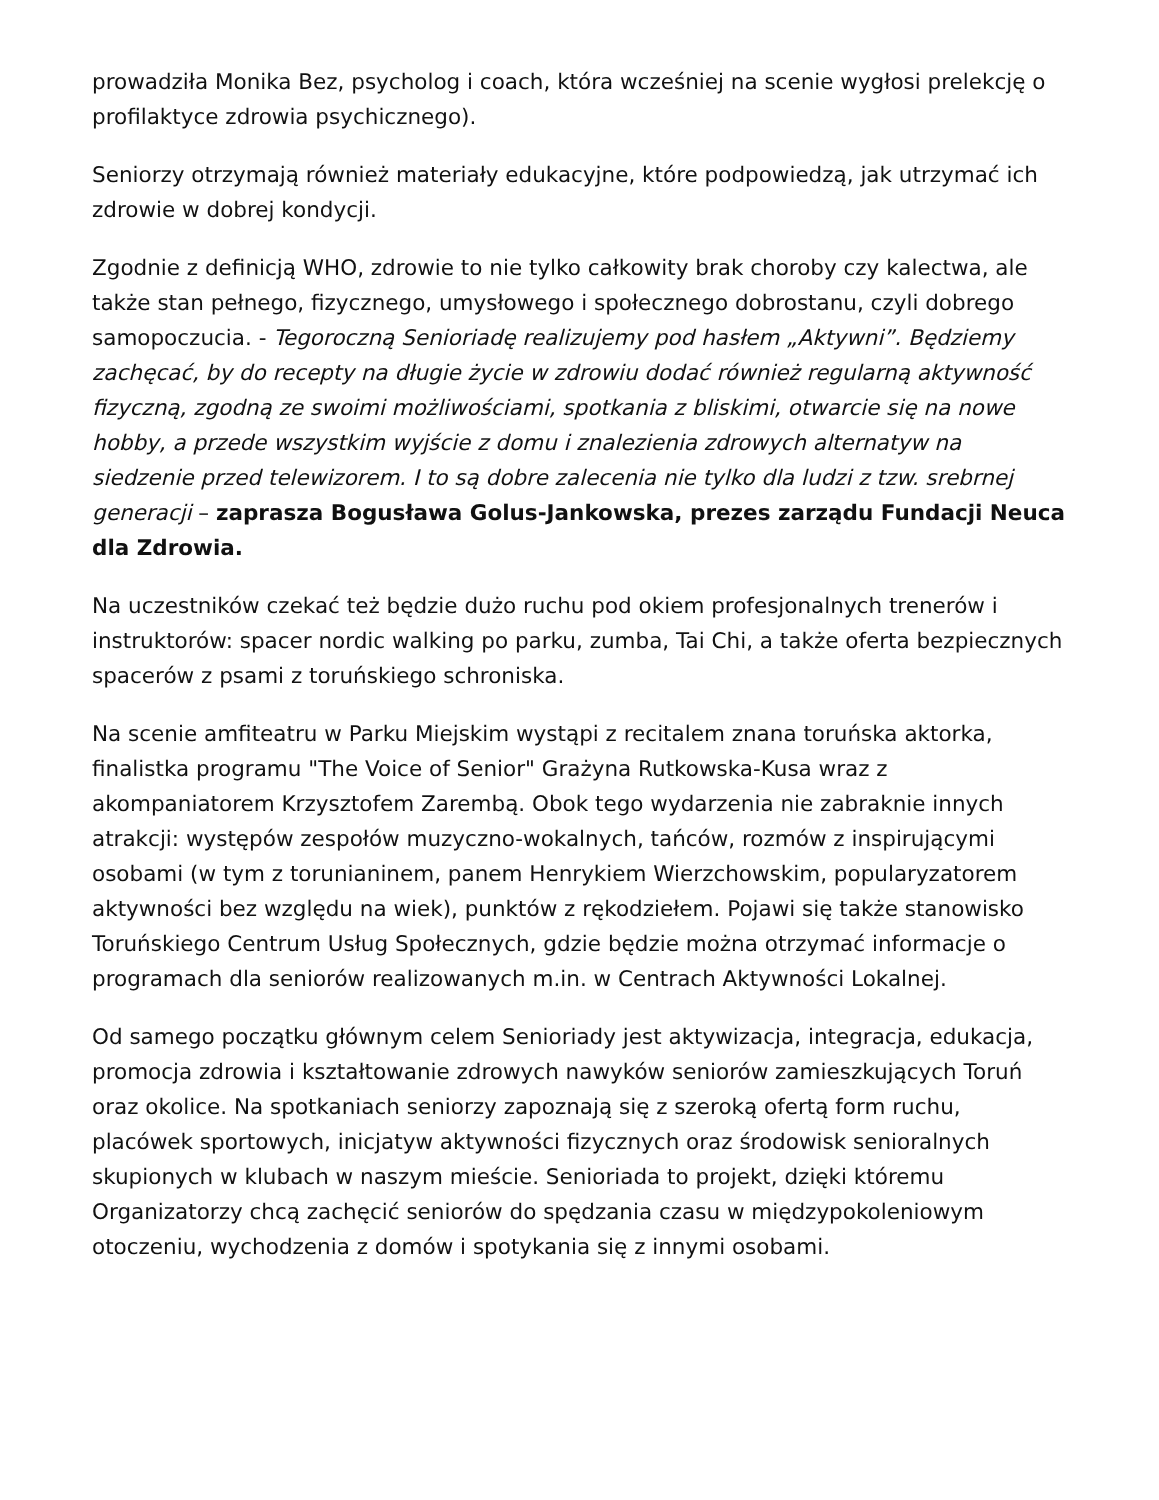prowadziła Monika Bez, psycholog i coach, która wcześniej na scenie wygłosi prelekcję o profilaktyce zdrowia psychicznego).
Seniorzy otrzymają również materiały edukacyjne, które podpowiedzą, jak utrzymać ich zdrowie w dobrej kondycji.
Zgodnie z definicją WHO, zdrowie to nie tylko całkowity brak choroby czy kalectwa, ale także stan pełnego, fizycznego, umysłowego i społecznego dobrostanu, czyli dobrego samopoczucia. - Tegoroczną Senioriadę realizujemy pod hasłem „Aktywni”. Będziemy zachęcać, by do recepty na długie życie w zdrowiu dodać również regularną aktywność fizyczną, zgodną ze swoimi możliwościami, spotkania z bliskimi, otwarcie się na nowe hobby, a przede wszystkim wyjście z domu i znalezienia zdrowych alternatyw na siedzenie przed telewizorem. I to są dobre zalecenia nie tylko dla ludzi z tzw. srebrnej generacji – zaprasza Bogusława Golus-Jankowska, prezes zarządu Fundacji Neuca dla Zdrowia.
Na uczestników czekać też będzie dużo ruchu pod okiem profesjonalnych trenerów i instruktorów: spacer nordic walking po parku, zumba, Tai Chi, a także oferta bezpiecznych spacerów z psami z toruńskiego schroniska.
Na scenie amfiteatru w Parku Miejskim wystąpi z recitalem znana toruńska aktorka, finalistka programu "The Voice of Senior" Grażyna Rutkowska-Kusa wraz z akompaniatorem Krzysztofem Zarembą. Obok tego wydarzenia nie zabraknie innych atrakcji: występów zespołów muzyczno-wokalnych, tańców, rozmów z inspirującymi osobami (w tym z torunianinem, panem Henrykiem Wierzchowskim, popularyzatorem aktywności bez względu na wiek), punktów z rękodziełem. Pojawi się także stanowisko Toruńskiego Centrum Usług Społecznych, gdzie będzie można otrzymać informacje o programach dla seniorów realizowanych m.in. w Centrach Aktywności Lokalnej.
Od samego początku głównym celem Senioriady jest aktywizacja, integracja, edukacja, promocja zdrowia i kształtowanie zdrowych nawyków seniorów zamieszkujących Toruń oraz okolice. Na spotkaniach seniorzy zapoznają się z szeroką ofertą form ruchu, placówek sportowych, inicjatyw aktywności fizycznych oraz środowisk senioralnych skupionych w klubach w naszym mieście. Senioriada to projekt, dzięki któremu Organizatorzy chcą zachęcić seniorów do spędzania czasu w międzypokoleniowym otoczeniu, wychodzenia z domów i spotykania się z innymi osobami.